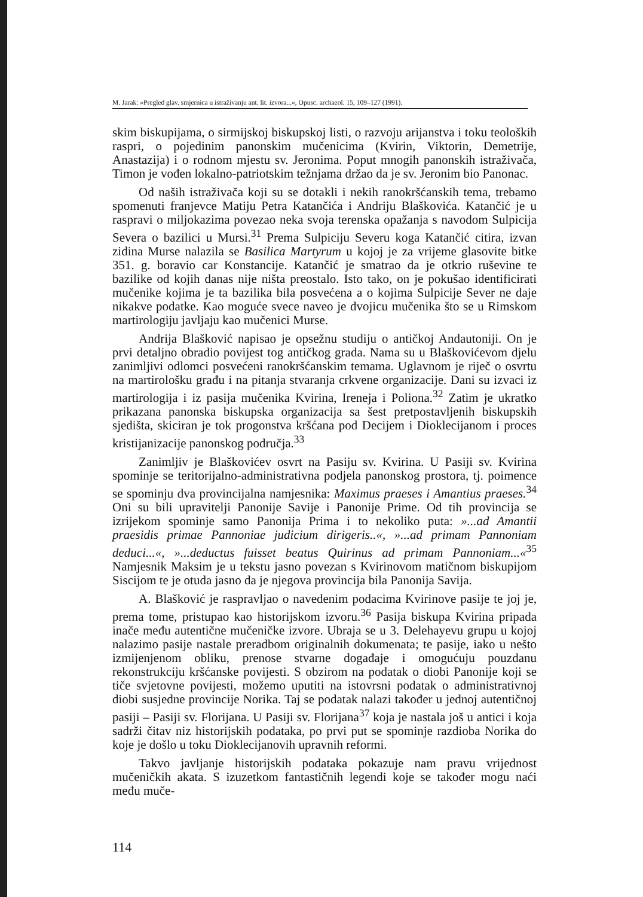M. Jarak: »Pregled glav. smjernica u istraživanju ant. lit. izvora...«, Opusc. archaeol. 15, 109–127 (1991).
skim biskupijama, o sirmijskoj biskupskoj listi, o razvoju arijanstva i toku teoloških raspri, o pojedinim panonskim mučenicima (Kvirin, Viktorin, Demetrije, Anastazija) i o rodnom mjestu sv. Jeronima. Poput mnogih panonskih istraživača, Timon je vođen lokalno-patriotskim težnjama držao da je sv. Jeronim bio Panonac.
Od naših istraživača koji su se dotakli i nekih ranokršćanskih tema, trebamo spomenuti franjevce Matiju Petra Katančića i Andriju Blaškovića. Katančić je u raspravi o miljokazima povezao neka svoja terenska opažanja s navodom Sulpicija Severa o bazilici u Mursi.<sup>31</sup> Prema Sulpiciju Severu koga Katančić citira, izvan zidina Murse nalazila se Basilica Martyrum u kojoj je za vrijeme glasovite bitke 351. g. boravio car Konstancije. Katančić je smatrao da je otkrio ruševine te bazilike od kojih danas nije ništa preostalo. Isto tako, on je pokušao identificirati mučenike kojima je ta bazilika bila posvećena a o kojima Sulpicije Sever ne daje nikakve podatke. Kao moguće svece naveo je dvojicu mučenika što se u Rimskom martirologiju javljaju kao mučenici Murse.
Andrija Blašković napisao je opsežnu studiju o antičkoj Andautoniji. On je prvi detaljno obradio povijest tog antičkog grada. Nama su u Blaškovićevom djelu zanimljivi odlomci posvećeni ranokršćanskim temama. Uglavnom je riječ o osvrtu na martirološku građu i na pitanja stvaranja crkvene organizacije. Dani su izvaci iz martirologija i iz pasija mučenika Kvirina, Ireneja i Poliona.<sup>32</sup> Zatim je ukratko prikazana panonska biskupska organizacija sa šest pretpostavljenih biskupskih sjedišta, skiciran je tok progonstva kršćana pod Decijem i Dioklecijanom i proces kristijanizacije panonskog područja.<sup>33</sup>
Zanimljiv je Blaškovićev osvrt na Pasiju sv. Kvirina. U Pasiji sv. Kvirina spominje se teritorijalno-administrativna podjela panonskog prostora, tj. poimence se spominju dva provincijalna namjesnika: Maximus praeses i Amantius praeses.<sup>34</sup> Oni su bili upravitelji Panonije Savije i Panonije Prime. Od tih provincija se izrijekom spominje samo Panonija Prima i to nekoliko puta: »...ad Amantii praesidis primae Pannoniae judicium dirigeris..«, »...ad primam Pannoniam deduci...«, »...deductus fuisset beatus Quirinus ad primam Pannoniam...«<sup>35</sup> Namjesnik Maksim je u tekstu jasno povezan s Kvirinovom matičnom biskupijom Siscijom te je otuda jasno da je njegova provincija bila Panonija Savija.
A. Blašković je raspravljao o navedenim podacima Kvirinove pasije te joj je, prema tome, pristupao kao historijskom izvoru.<sup>36</sup> Pasija biskupa Kvirina pripada inače među autentične mučeničke izvore. Ubraja se u 3. Delehayevu grupu u kojoj nalazimo pasije nastale preradbom originalnih dokumenata; te pasije, iako u nešto izmijenjenom obliku, prenose stvarne događaje i omogućuju pouzdanu rekonstrukciju kršćanske povijesti. S obzirom na podatak o diobi Panonije koji se tiče svjetovne povijesti, možemo uputiti na istovrsni podatak o administrativnoj diobi susjedne provincije Norika. Taj se podatak nalazi također u jednoj autentičnoj pasiji – Pasiji sv. Florijana. U Pasiji sv. Florijana<sup>37</sup> koja je nastala još u antici i koja sadrži čitav niz historijskih podataka, po prvi put se spominje razdioba Norika do koje je došlo u toku Dioklecijanovih upravnih reformi.
Takvo javljanje historijskih podataka pokazuje nam pravu vrijednost mučeničkih akata. S izuzetkom fantastičnih legendi koje se također mogu naći među muče-
114